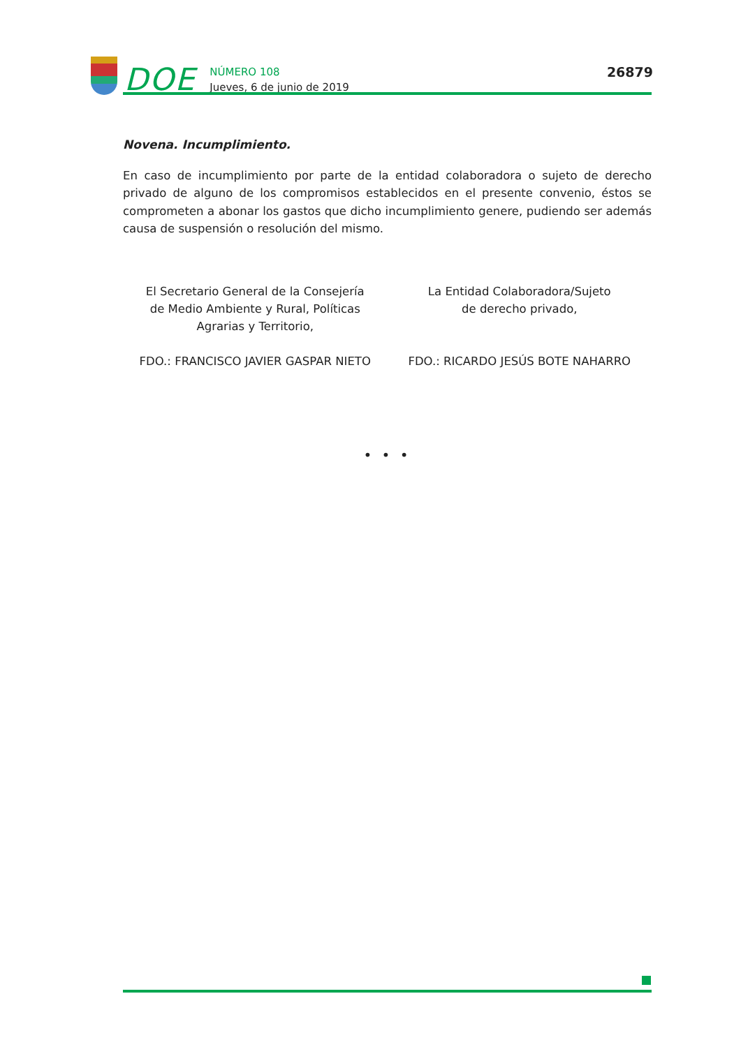DOE
NÚMERO 108
Jueves, 6 de junio de 2019
26879
Novena. Incumplimiento.
En caso de incumplimiento por parte de la entidad colaboradora o sujeto de derecho privado de alguno de los compromisos establecidos en el presente convenio, éstos se comprometen a abonar los gastos que dicho incumplimiento genere, pudiendo ser además causa de suspensión o resolución del mismo.
El Secretario General de la Consejería
de Medio Ambiente y Rural, Políticas
Agrarias y Territorio,
FDO.: FRANCISCO JAVIER GASPAR NIETO
La Entidad Colaboradora/Sujeto
de derecho privado,
FDO.: RICARDO JESÚS BOTE NAHARRO
• • •